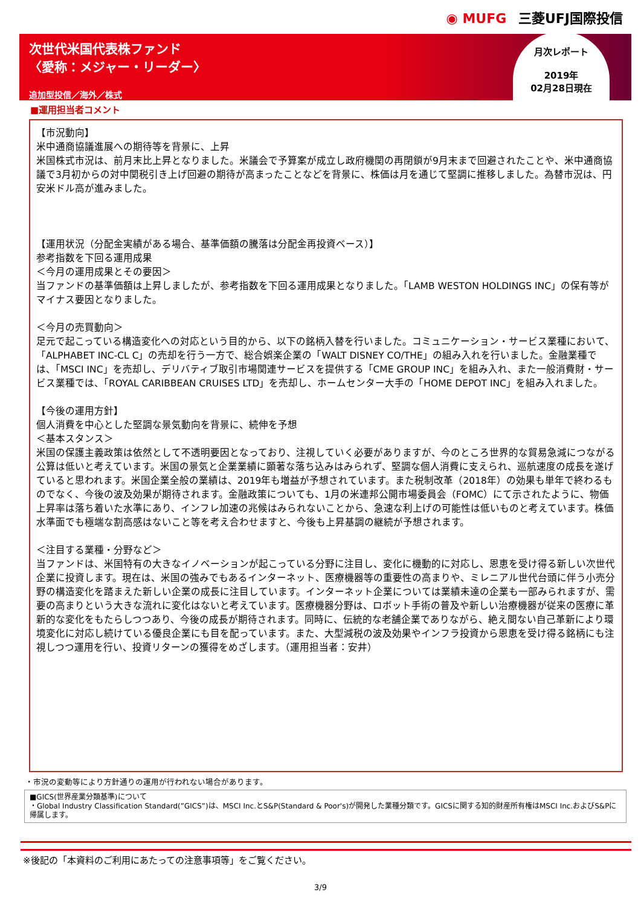◉ MUFG 三菱UFJ国際投信
次世代米国代表株ファンド
〈愛称：メジャー・リーダー〉
追加型投信／海外／株式
月次レポート
2019年
02月28日現在
■運用担当者コメント
【市況動向】
米中通商協議進展への期待等を背景に、上昇
米国株式市況は、前月末比上昇となりました。米議会で予算案が成立し政府機関の再閉鎖が9月末まで回避されたことや、米中通商協議で3月初からの対中関税引き上げ回避の期待が高まったことなどを背景に、株価は月を通じて堅調に推移しました。為替市況は、円安米ドル高が進みました。
【運用状況（分配金実績がある場合、基準価額の騰落は分配金再投資ベース）】
参考指数を下回る運用成果
＜今月の運用成果とその要因＞
当ファンドの基準価額は上昇しましたが、参考指数を下回る運用成果となりました。「LAMB WESTON HOLDINGS INC」の保有等がマイナス要因となりました。
＜今月の売買動向＞
足元で起こっている構造変化への対応という目的から、以下の銘柄入替を行いました。コミュニケーション・サービス業種において、「ALPHABET INC-CL C」の売却を行う一方で、総合娯楽企業の「WALT DISNEY CO/THE」の組み入れを行いました。金融業種では、「MSCI INC」を売却し、デリバティブ取引市場関連サービスを提供する「CME GROUP INC」を組み入れ、また一般消費財・サービス業種では、「ROYAL CARIBBEAN CRUISES LTD」を売却し、ホームセンター大手の「HOME DEPOT INC」を組み入れました。
【今後の運用方針】
個人消費を中心とした堅調な景気動向を背景に、続伸を予想
＜基本スタンス＞
米国の保護主義政策は依然として不透明要因となっており、注視していく必要がありますが、今のところ世界的な貿易急減につながる公算は低いと考えています。米国の景気と企業業績に顕著な落ち込みはみられず、堅調な個人消費に支えられ、巡航速度の成長を遂げていると思われます。米国企業全般の業績は、2019年も増益が予想されています。また税制改革（2018年）の効果も単年で終わるものでなく、今後の波及効果が期待されます。金融政策についても、1月の米連邦公開市場委員会（FOMC）にて示されたように、物価上昇率は落ち着いた水準にあり、インフレ加速の兆候はみられないことから、急速な利上げの可能性は低いものと考えています。株価水準面でも極端な割高感はないこと等を考え合わせますと、今後も上昇基調の継続が予想されます。
＜注目する業種・分野など＞
当ファンドは、米国特有の大きなイノベーションが起こっている分野に注目し、変化に機動的に対応し、恩恵を受け得る新しい次世代企業に投資します。現在は、米国の強みでもあるインターネット、医療機器等の重要性の高まりや、ミレニアル世代台頭に伴う小売分野の構造変化を踏まえた新しい企業の成長に注目しています。インターネット企業については業績未達の企業も一部みられますが、需要の高まりという大きな流れに変化はないと考えています。医療機器分野は、ロボット手術の普及や新しい治療機器が従来の医療に革新的な変化をもたらしつつあり、今後の成長が期待されます。同時に、伝統的な老舗企業でありながら、絶え間ない自己革新により環境変化に対応し続けている優良企業にも目を配っています。また、大型減税の波及効果やインフラ投資から恩恵を受け得る銘柄にも注視しつつ運用を行い、投資リターンの獲得をめざします。（運用担当者：安井）
・市況の変動等により方針通りの運用が行われない場合があります。
■GICS(世界産業分類基準)について
・Global Industry Classification Standard(”GICS”)は、MSCI Inc.とS&P(Standard & Poor's)が開発した業種分類です。GICSに関する知的財産所有権はMSCI Inc.およびS&Pに帰属します。
※後記の「本資料のご利用にあたっての注意事項等」をご覧ください。
3/9